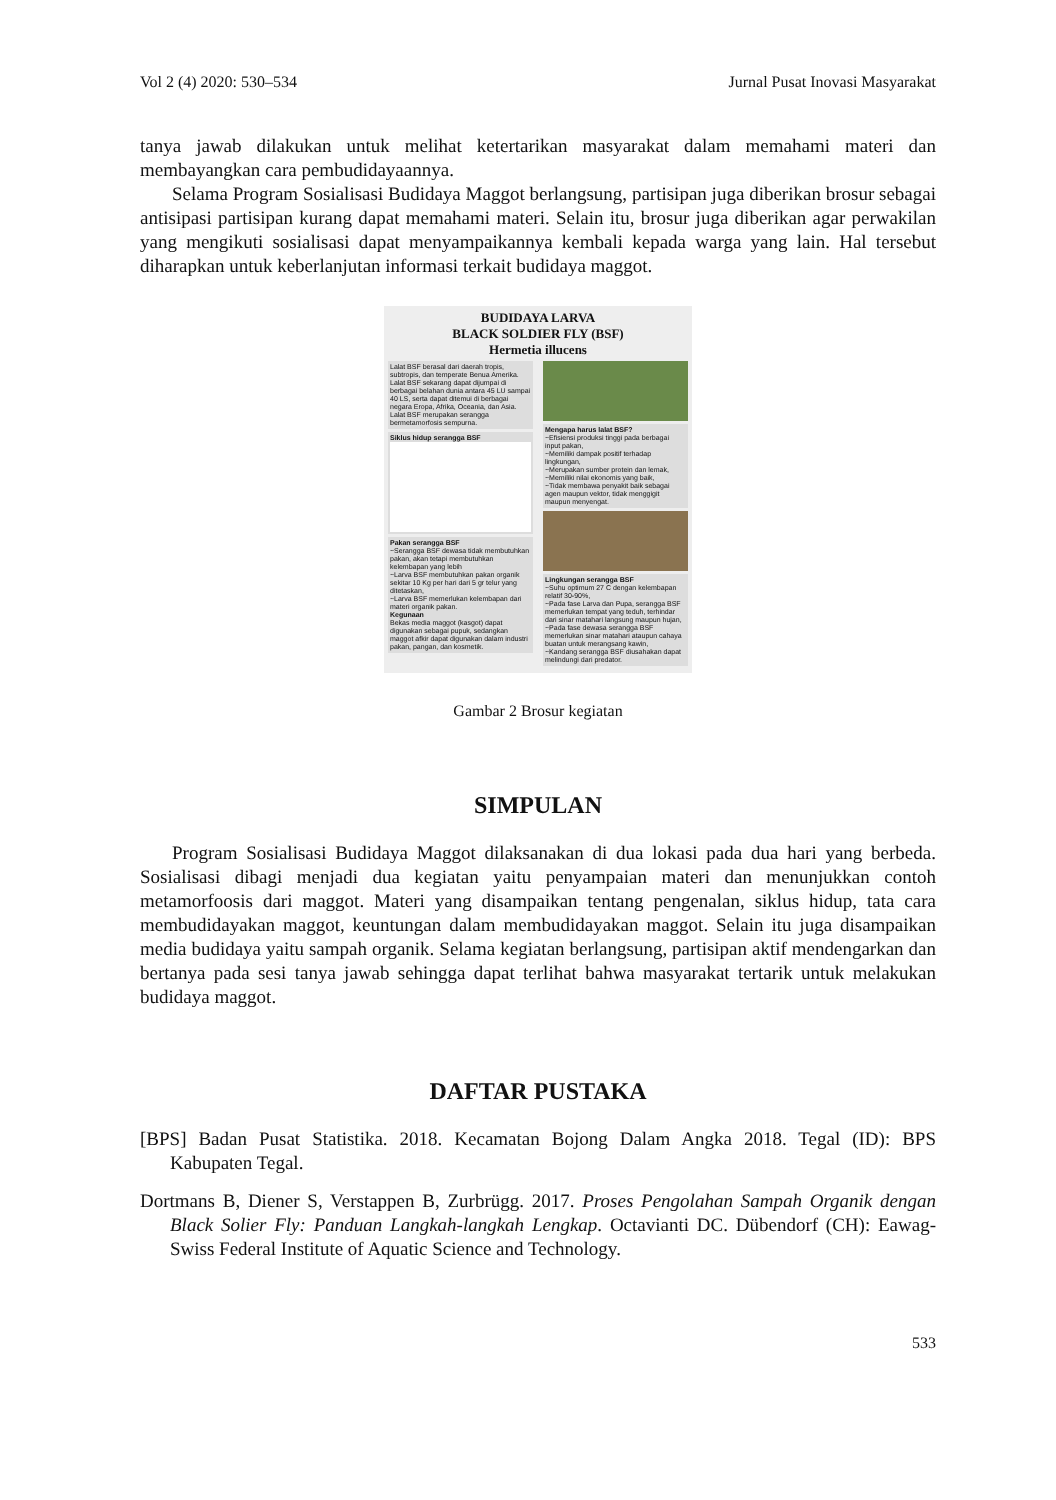Vol 2 (4) 2020: 530–534 Jurnal Pusat Inovasi Masyarakat
tanya jawab dilakukan untuk melihat ketertarikan masyarakat dalam memahami materi dan membayangkan cara pembudidayaannya.
Selama Program Sosialisasi Budidaya Maggot berlangsung, partisipan juga diberikan brosur sebagai antisipasi partisipan kurang dapat memahami materi. Selain itu, brosur juga diberikan agar perwakilan yang mengikuti sosialisasi dapat menyampaikannya kembali kepada warga yang lain. Hal tersebut diharapkan untuk keberlanjutan informasi terkait budidaya maggot.
BUDIDAYA LARVA
BLACK SOLDIER FLY (BSF)
Hermetia illucens
Lalat BSF berasal dari daerah tropis, subtropis, dan temperate Benua Amerika. Lalat BSF sekarang dapat dijumpai di berbagai belahan dunia antara 45 LU sampai 40 LS, serta dapat ditemui di berbagai negara Eropa, Afrika, Oceania, dan Asia. Lalat BSF merupakan serangga bermetamorfosis sempurna.
Siklus hidup serangga BSF
Pakan serangga BSF
~Serangga BSF dewasa tidak membutuhkan pakan, akan tetapi membutuhkan kelembapan yang lebih
~Larva BSF membutuhkan pakan organik sekitar 10 Kg per hari dari 5 gr telur yang ditetaskan,
~Larva BSF memerlukan kelembapan dari materi organik pakan.
Kegunaan
Bekas media maggot (kasgot) dapat digunakan sebagai pupuk, sedangkan maggot afkir dapat digunakan dalam industri pakan, pangan, dan kosmetik.
Mengapa harus lalat BSF?
~Efisiensi produksi tinggi pada berbagai input pakan,
~Memiliki dampak positif terhadap lingkungan,
~Merupakan sumber protein dan lemak,
~Memiliki nilai ekonomis yang baik,
~Tidak membawa penyakit baik sebagai agen maupun vektor, tidak menggigit maupun menyengat.
Lingkungan serangga BSF
~Suhu optimum 27 C dengan kelembapan relatif 30-90%,
~Pada fase Larva dan Pupa, serangga BSF memerlukan tempat yang teduh, terhindar dari sinar matahari langsung maupun hujan,
~Pada fase dewasa serangga BSF memerlukan sinar matahari ataupun cahaya buatan untuk merangsang kawin,
~Kandang serangga BSF diusahakan dapat melindungi dari predator.
Gambar 2 Brosur kegiatan
SIMPULAN
Program Sosialisasi Budidaya Maggot dilaksanakan di dua lokasi pada dua hari yang berbeda. Sosialisasi dibagi menjadi dua kegiatan yaitu penyampaian materi dan menunjukkan contoh metamorfoosis dari maggot. Materi yang disampaikan tentang pengenalan, siklus hidup, tata cara membudidayakan maggot, keuntungan dalam membudidayakan maggot. Selain itu juga disampaikan media budidaya yaitu sampah organik. Selama kegiatan berlangsung, partisipan aktif mendengarkan dan bertanya pada sesi tanya jawab sehingga dapat terlihat bahwa masyarakat tertarik untuk melakukan budidaya maggot.
DAFTAR PUSTAKA
[BPS] Badan Pusat Statistika. 2018. Kecamatan Bojong Dalam Angka 2018. Tegal (ID): BPS Kabupaten Tegal.
Dortmans B, Diener S, Verstappen B, Zurbrügg. 2017. Proses Pengolahan Sampah Organik dengan Black Solier Fly: Panduan Langkah-langkah Lengkap. Octavianti DC. Dübendorf (CH): Eawag-Swiss Federal Institute of Aquatic Science and Technology.
533